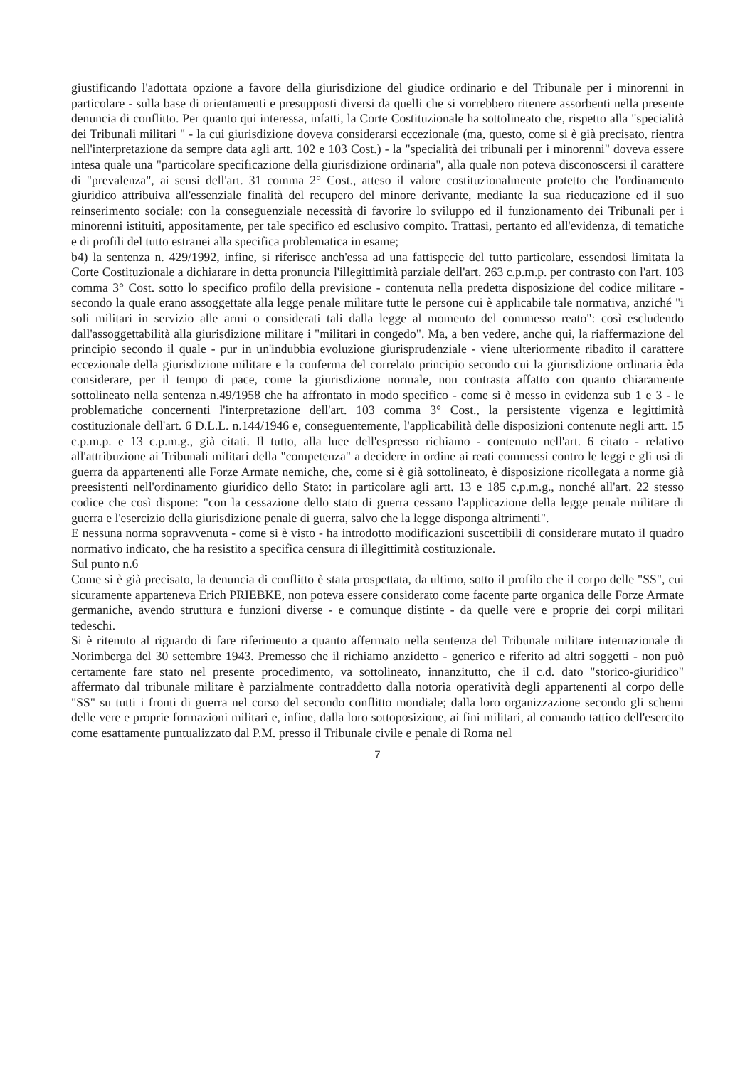giustificando l'adottata opzione a favore della giurisdizione del giudice ordinario e del Tribunale per i minorenni in particolare - sulla base di orientamenti e presupposti diversi da quelli che si vorrebbero ritenere assorbenti nella presente denuncia di conflitto. Per quanto qui interessa, infatti, la Corte Costituzionale ha sottolineato che, rispetto alla "specialità dei Tribunali militari " - la cui giurisdizione doveva considerarsi eccezionale (ma, questo, come si è già precisato, rientra nell'interpretazione da sempre data agli artt. 102 e 103 Cost.) - la "specialità dei tribunali per i minorenni" doveva essere intesa quale una "particolare specificazione della giurisdizione ordinaria", alla quale non poteva disconoscersi il carattere di "prevalenza", ai sensi dell'art. 31 comma 2° Cost., atteso il valore costituzionalmente protetto che l'ordinamento giuridico attribuiva all'essenziale finalità del recupero del minore derivante, mediante la sua rieducazione ed il suo reinserimento sociale: con la conseguenziale necessità di favorire lo sviluppo ed il funzionamento dei Tribunali per i minorenni istituiti, appositamente, per tale specifico ed esclusivo compito. Trattasi, pertanto ed all'evidenza, di tematiche e di profili del tutto estranei alla specifica problematica in esame;
b4) la sentenza n. 429/1992, infine, si riferisce anch'essa ad una fattispecie del tutto particolare, essendosi limitata la Corte Costituzionale a dichiarare in detta pronuncia l'illegittimità parziale dell'art. 263 c.p.m.p. per contrasto con l'art. 103 comma 3° Cost. sotto lo specifico profilo della previsione - contenuta nella predetta disposizione del codice militare - secondo la quale erano assoggettate alla legge penale militare tutte le persone cui è applicabile tale normativa, anziché "i soli militari in servizio alle armi o considerati tali dalla legge al momento del commesso reato": così escludendo dall'assoggettabilità alla giurisdizione militare i "militari in congedo". Ma, a ben vedere, anche qui, la riaffermazione del principio secondo il quale - pur in un'indubbia evoluzione giurisprudenziale - viene ulteriormente ribadito il carattere eccezionale della giurisdizione militare e la conferma del correlato principio secondo cui la giurisdizione ordinaria èda considerare, per il tempo di pace, come la giurisdizione normale, non contrasta affatto con quanto chiaramente sottolineato nella sentenza n.49/1958 che ha affrontato in modo specifico - come si è messo in evidenza sub 1 e 3 - le problematiche concernenti l'interpretazione dell'art. 103 comma 3° Cost., la persistente vigenza e legittimità costituzionale dell'art. 6 D.L.L. n.144/1946 e, conseguentemente, l'applicabilità delle disposizioni contenute negli artt. 15 c.p.m.p. e 13 c.p.m.g., già citati. Il tutto, alla luce dell'espresso richiamo - contenuto nell'art. 6 citato - relativo all'attribuzione ai Tribunali militari della "competenza" a decidere in ordine ai reati commessi contro le leggi e gli usi di guerra da appartenenti alle Forze Armate nemiche, che, come si è già sottolineato, è disposizione ricollegata a norme già preesistenti nell'ordinamento giuridico dello Stato: in particolare agli artt. 13 e 185 c.p.m.g., nonché all'art. 22 stesso codice che così dispone: "con la cessazione dello stato di guerra cessano l'applicazione della legge penale militare di guerra e l'esercizio della giurisdizione penale di guerra, salvo che la legge disponga altrimenti".
E nessuna norma sopravvenuta - come si è visto - ha introdotto modificazioni suscettibili di considerare mutato il quadro normativo indicato, che ha resistito a specifica censura di illegittimità costituzionale.
Sul punto n.6
Come si è già precisato, la denuncia di conflitto è stata prospettata, da ultimo, sotto il profilo che il corpo delle "SS", cui sicuramente apparteneva Erich PRIEBKE, non poteva essere considerato come facente parte organica delle Forze Armate germaniche, avendo struttura e funzioni diverse - e comunque distinte - da quelle vere e proprie dei corpi militari tedeschi.
Si è ritenuto al riguardo di fare riferimento a quanto affermato nella sentenza del Tribunale militare internazionale di Norimberga del 30 settembre 1943. Premesso che il richiamo anzidetto - generico e riferito ad altri soggetti - non può certamente fare stato nel presente procedimento, va sottolineato, innanzitutto, che il c.d. dato "storico-giuridico" affermato dal tribunale militare è parzialmente contraddetto dalla notoria operatività degli appartenenti al corpo delle "SS" su tutti i fronti di guerra nel corso del secondo conflitto mondiale; dalla loro organizzazione secondo gli schemi delle vere e proprie formazioni militari e, infine, dalla loro sottoposizione, ai fini militari, al comando tattico dell'esercito come esattamente puntualizzato dal P.M. presso il Tribunale civile e penale di Roma nel
7